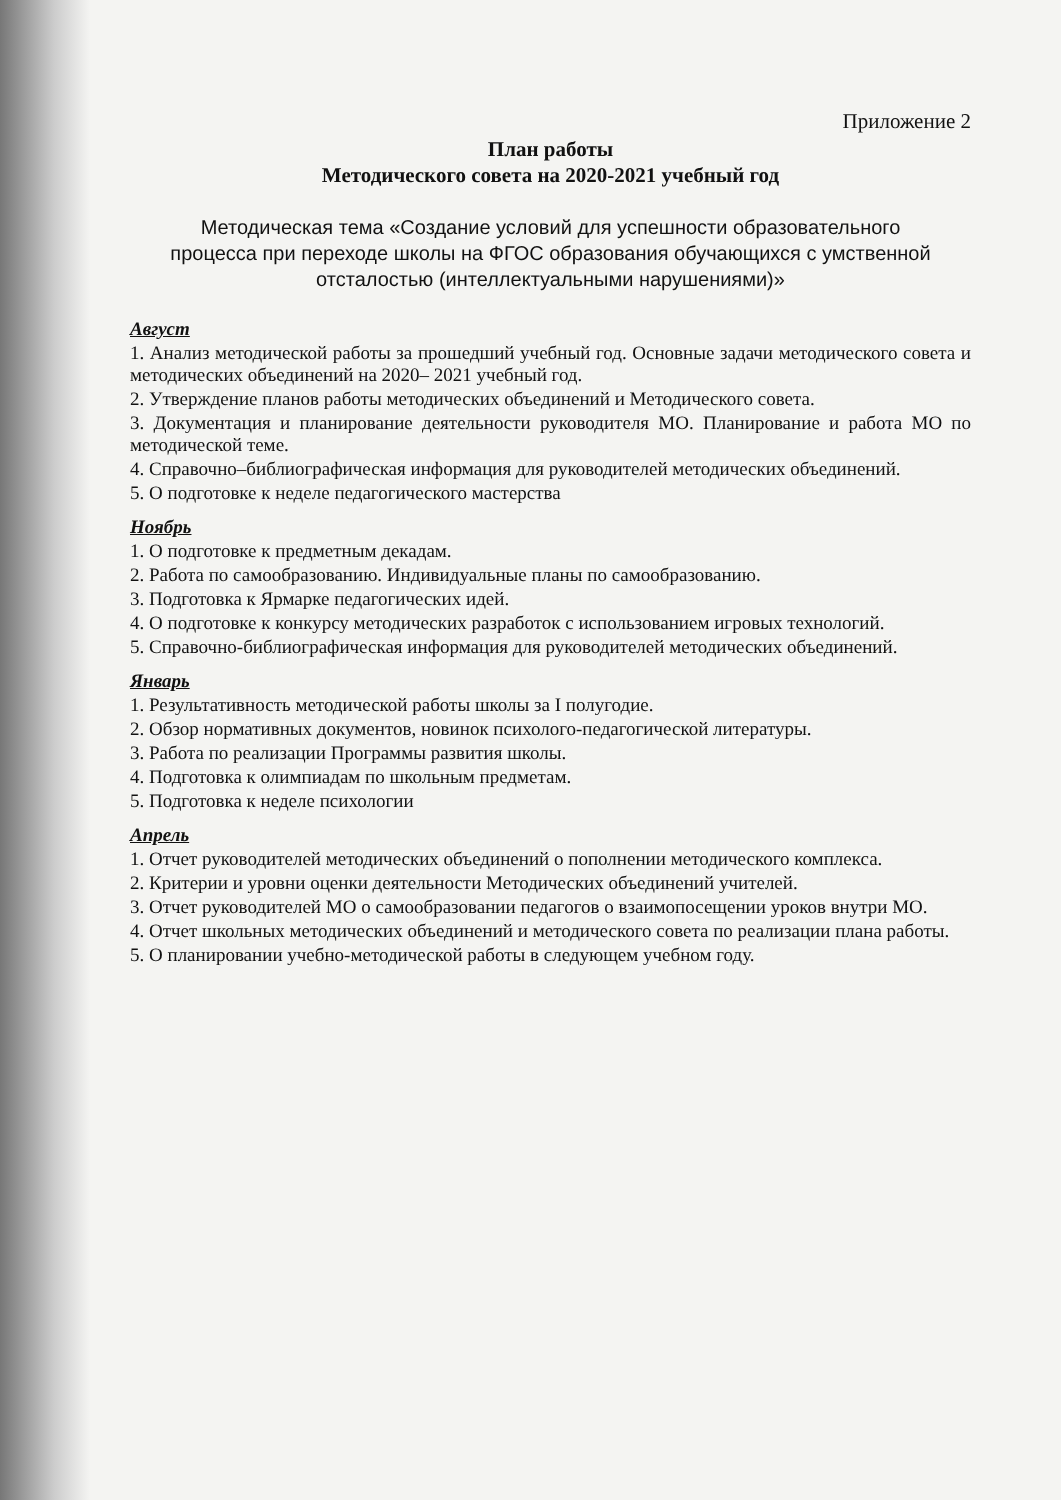Приложение 2
План работы
Методического совета на 2020-2021 учебный год
Методическая тема «Создание условий для успешности образовательного процесса при переходе школы на ФГОС образования обучающихся с умственной отсталостью (интеллектуальными нарушениями)»
Август
1. Анализ методической работы за прошедший учебный год. Основные задачи методического совета и методических объединений на 2020– 2021 учебный год.
2. Утверждение планов работы методических объединений и Методического совета.
3. Документация и планирование деятельности руководителя МО. Планирование и работа МО по методической теме.
4. Справочно–библиографическая информация для руководителей методических объединений.
5. О подготовке к неделе педагогического мастерства
Ноябрь
1. О подготовке к предметным декадам.
2. Работа по самообразованию. Индивидуальные планы по самообразованию.
3. Подготовка к Ярмарке педагогических идей.
4. О подготовке к конкурсу методических разработок с использованием игровых технологий.
5. Справочно-библиографическая информация для руководителей методических объединений.
Январь
1. Результативность методической работы школы за I полугодие.
2. Обзор нормативных документов, новинок психолого-педагогической литературы.
3. Работа по реализации Программы развития школы.
4. Подготовка к олимпиадам по школьным предметам.
5. Подготовка к неделе психологии
Апрель
1. Отчет руководителей методических объединений о пополнении методического комплекса.
2. Критерии и уровни оценки деятельности Методических объединений учителей.
3. Отчет руководителей МО о самообразовании педагогов о взаимопосещении уроков внутри МО.
4. Отчет школьных методических объединений и методического совета по реализации плана работы.
5. О планировании учебно-методической работы в следующем учебном году.